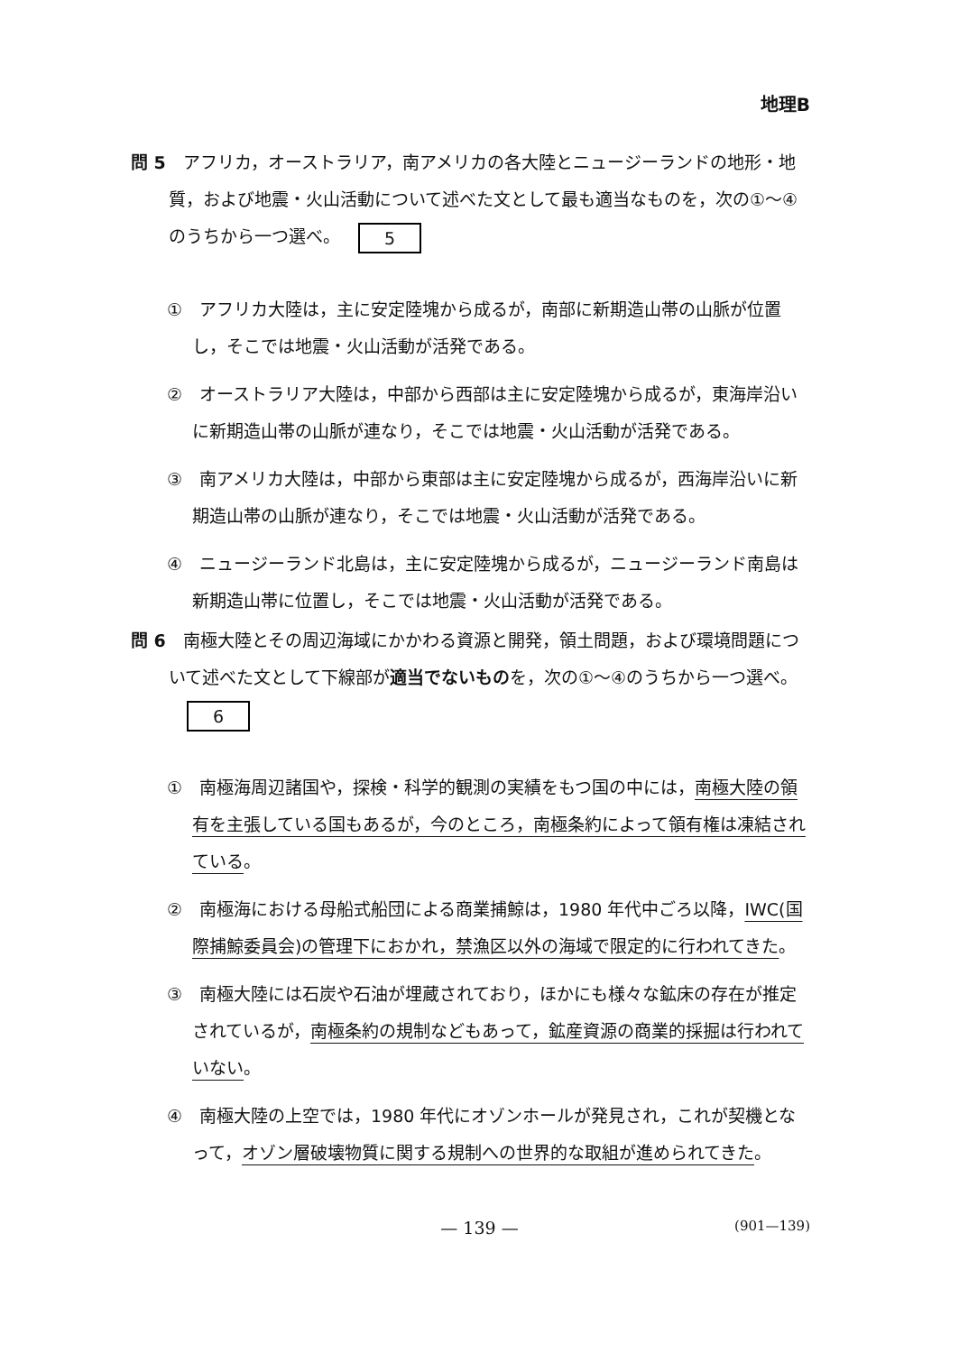地理B
問 5　アフリカ，オーストラリア，南アメリカの各大陸とニュージーランドの地形・地質，および地震・火山活動について述べた文として最も適当なものを，次の①～④のうちから一つ選べ。 5
①　アフリカ大陸は，主に安定陸塊から成るが，南部に新期造山帯の山脈が位置し，そこでは地震・火山活動が活発である。
②　オーストラリア大陸は，中部から西部は主に安定陸塊から成るが，東海岸沿いに新期造山帯の山脈が連なり，そこでは地震・火山活動が活発である。
③　南アメリカ大陸は，中部から東部は主に安定陸塊から成るが，西海岸沿いに新期造山帯の山脈が連なり，そこでは地震・火山活動が活発である。
④　ニュージーランド北島は，主に安定陸塊から成るが，ニュージーランド南島は新期造山帯に位置し，そこでは地震・火山活動が活発である。
問 6　南極大陸とその周辺海域にかかわる資源と開発，領土問題，および環境問題について述べた文として下線部が適当でないものを，次の①～④のうちから一つ選べ。 6
①　南極海周辺諸国や，探検・科学的観測の実績をもつ国の中には，南極大陸の領有を主張している国もあるが，今のところ，南極条約によって領有権は凍結されている。
②　南極海における母船式船団による商業捕鯨は，1980 年代中ごろ以降，IWC(国際捕鯨委員会)の管理下におかれ，禁漁区以外の海域で限定的に行われてきた。
③　南極大陸には石炭や石油が埋蔵されており，ほかにも様々な鉱床の存在が推定されているが，南極条約の規制などもあって，鉱産資源の商業的採掘は行われていない。
④　南極大陸の上空では，1980 年代にオゾンホールが発見され，これが契機となって，オゾン層破壊物質に関する規制への世界的な取組が進められてきた。
— 139 —
(901—139)